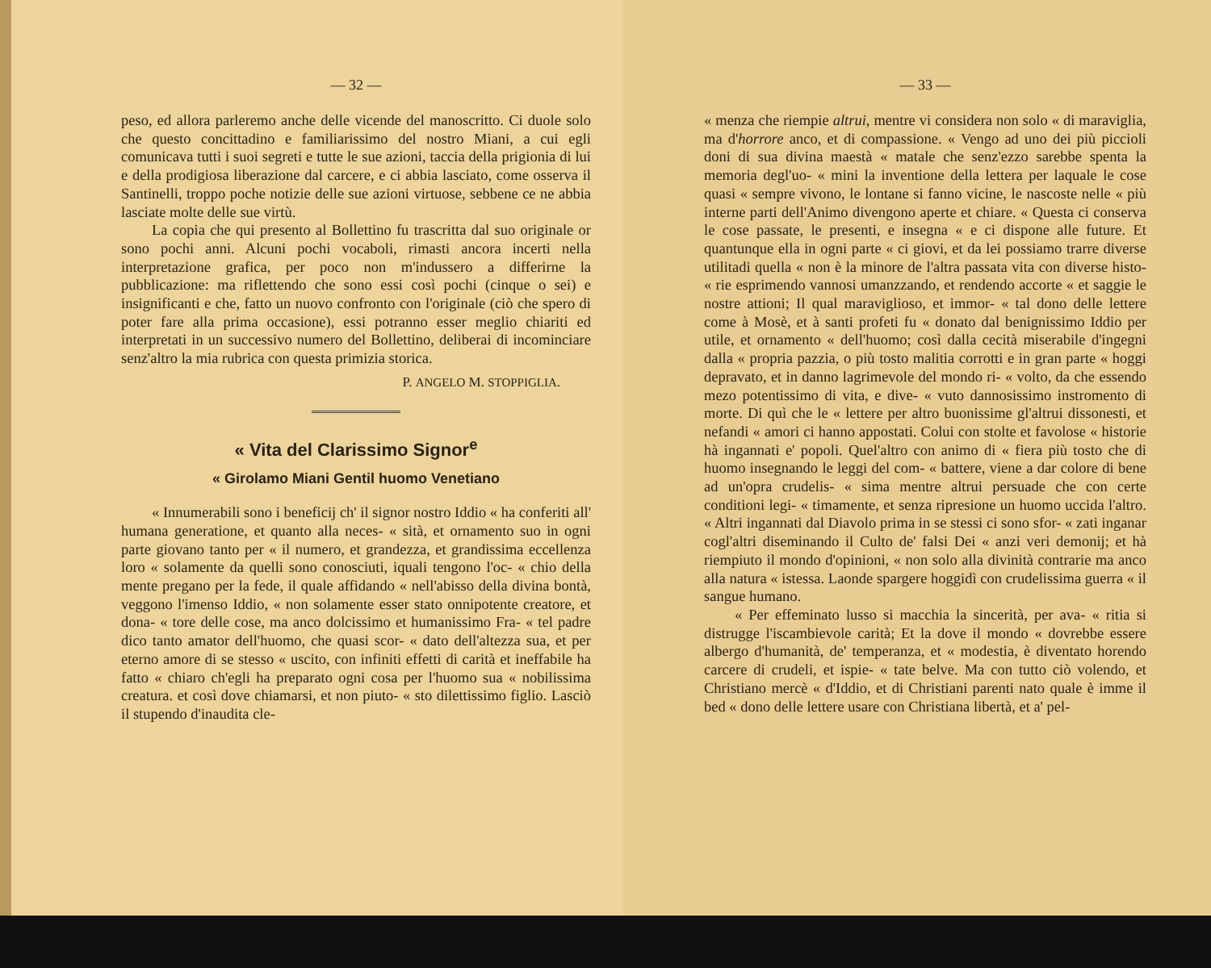— 32 —
peso, ed allora parleremo anche delle vicende del manoscritto. Ci duole solo che questo concittadino e familiarissimo del nostro Miani, a cui egli comunicava tutti i suoi segreti e tutte le sue azioni, taccia della prigionia di lui e della prodigiosa liberazione dal carcere, e ci abbia lasciato, come osserva il Santinelli, troppo poche notizie delle sue azioni virtuose, sebbene ce ne abbia lasciate molte delle sue virtù.
La copia che qui presento al Bollettino fu trascritta dal suo originale or sono pochi anni. Alcuni pochi vocaboli, rimasti ancora incerti nella interpretazione grafica, per poco non m'indussero a differirne la pubblicazione: ma riflettendo che sono essi così pochi (cinque o sei) e insignificanti e che, fatto un nuovo confronto con l'originale (ciò che spero di poter fare alla prima occasione), essi potranno esser meglio chiariti ed interpretati in un successivo numero del Bollettino, deliberai di incominciare senz'altro la mia rubrica con questa primizia storica.
P. ANGELO M. STOPPIGLIA.
« Vita del Clarissimo Signor<sup>e</sup>
« Girolamo Miani Gentil huomo Venetiano
« Innumerabili sono i beneficij ch' il signor nostro Iddio « ha conferiti all' humana generatione, et quanto alla neces- « sità, et ornamento suo in ogni parte giovano tanto per « il numero, et grandezza, et grandissima eccellenza loro « solamente da quelli sono conosciuti, iquali tengono l'oc- « chio della mente pregano per la fede, il quale affidando « nell'abisso della divina bontà, veggono l'imenso Iddio, « non solamente esser stato onnipotente creatore, et dona- « tore delle cose, ma anco dolcissimo et humanissimo Fra- « tel padre dico tanto amator dell'huomo, che quasi scor- « dato dell'altezza sua, et per eterno amore di se stesso « uscito, con infiniti effetti di carità et ineffabile ha fatto « chiaro ch'egli ha preparato ogni cosa per l'huomo sua « nobilissima creatura. et così dove chiamarsi, et non piuto- « sto dilettissimo figlio. Lasciò il stupendo d'inaudita cle-
— 33 —
« menza che riempie altrui, mentre vi considera non solo « di maraviglia, ma d'horrore anco, et di compassione. « Vengo ad uno dei più piccioli doni di sua divina maestà « matale che senz'ezzo sarebbe spenta la memoria degl'uo- « mini la inventione della lettera per laquale le cose quasi « sempre vivono, le lontane si fanno vicine, le nascoste nelle « più interne parti dell'Animo divengono aperte et chiare. « Questa ci conserva le cose passate, le presenti, e insegna « e ci dispone alle future. Et quantunque ella in ogni parte « ci giovi, et da lei possiamo trarre diverse utilitadi quella « non è la minore de l'altra passata vita con diverse histo- « rie esprimendo vannosi umanzzando, et rendendo accorte « et saggie le nostre attioni; Il qual maraviglioso, et immor- « tal dono delle lettere come à Mosè, et à santi profeti fu « donato dal benignissimo Iddio per utile, et ornamento « dell'huomo; così dalla cecità miserabile d'ingegni dalla « propria pazzia, o più tosto malitia corrotti e in gran parte « hoggi depravato, et in danno lagrimevole del mondo ri- « volto, da che essendo mezo potentissimo di vita, e dive- « vuto dannosissimo instromento di morte. Di quì che le « lettere per altro buonissime gl'altrui dissonesti, et nefandi « amori ci hanno appostati. Colui con stolte et favolose « historie hà ingannati e' popoli. Quel'altro con animo di « fiera più tosto che di huomo insegnando le leggi del com- « battere, viene a dar colore di bene ad un'opra crudelis- « sima mentre altrui persuade che con certe conditioni legi- « timamente, et senza ripresione un huomo uccida l'altro. « Altri ingannati dal Diavolo prima in se stessi ci sono sfor- « zati inganar cogl'altri diseminando il Culto de' falsi Dei « anzi veri demonij; et hà riempiuto il mondo d'opinioni, « non solo alla divinità contrarie ma anco alla natura « istessa. Laonde spargere hoggidì con crudelissima guerra « il sangue humano.
« Per effeminato lusso si macchia la sincerità, per ava- « ritia si distrugge l'iscambievole carità; Et la dove il mondo « dovrebbe essere albergo d'humanità, de' temperanza, et « modestia, è diventato horendo carcere di crudeli, et ispie- « tate belve. Ma con tutto ciò volendo, et Christiano mercè « d'Iddio, et di Christiani parenti nato quale è imme il bed « dono delle lettere usare con Christiana libertà, et a' pel-